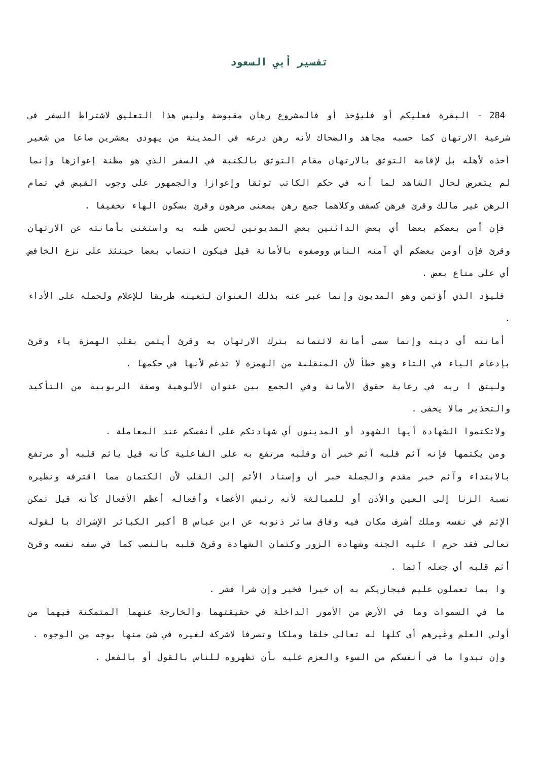تفسير أبي السعود
284 - البقرة فعليكم أو فليؤخذ أو فالمشروع رهان مقبوضة وليس هذا التعليق لاشتراط السفر في شرعية الارتهان كما حسبه مجاهد والضحاك لأنه رهن درعه في المدينة من يهودى بعشرين صاعا من شعير أخذه لأهله بل لإقامة التوثق بالارتهان مقام التوثق بالكتبة في السفر الذي هو مظنة إعوازها وإنما لم يتعرض لحال الشاهد لما أنه في حكم الكاتب توثقا وإعوازا والجمهور على وجوب القبض في تمام الرهن غير مالك وقرئ فرهن كسقف وكلاهما جمع رهن بمعنى مرهون وقرئ بسكون الهاء تخفيفا .
فإن أمن بعضكم بعضا أي بعض الدائنين بعض المديونين لحسن ظنه به واستغنى بأمانته عن الارتهان وقرئ فإن أومن بعضكم أي آمنه الناس ووصفوه بالأمانة قيل فيكون انتصاب بعضا حينئذ على نزع الخافض أي على متاع بعض .
فليؤد الذي أؤتمن وهو المديون وإنما عبر عنه بذلك العنوان لتعينه طريقا للإعلام ولحمله على الأداء .
أمانته أي دينه وإنما سمى أمانة لائتمانه بترك الارتهان به وقرئ أيتمن بقلب الهمزة ياء وقرئ بإدغام الياء في التاء وهو خطأ لأن المنقلبة من الهمزة لا تدغم لأنها في حكمها .
وليتق ا ربه في رعاية حقوق الأمانة وفي الجمع بين عنوان الألوهية وصفة الربوبية من التأكيد والتحذير مالا يخفى .
ولاتكتموا الشهادة أيها الشهود أو المدينون أي شهادتكم على أنفسكم عند المعاملة .
ومن يكتمها فإنه آثم قلبه آثم خبر أن وقلبه مرتفع به على الفاعلية كأنه قيل ياثم قلبه أو مرتفع بالابتداء وآثم خبر مقدم والجملة خبر أن وإسناد الأثم إلى القلب لأن الكتمان مما اقترفه ونظيره نسبة الزنا إلى العين والأذن أو للمبالغة لأنه رئيس الأعضاء وأفعاله أعظم الأفعال كأنه قيل تمكن الإثم في نفسه وملك أشرف مكان فيه وفاق سائر ذنوبه عن ابن عباس B أكبر الكبائر الإشراك با لقوله تعالى فقد حرم ا عليه الجنة وشهادة الزور وكتمان الشهادة وقرئ قلبه بالنصب كما في سفه نفسه وقرئ أثم قلبه أي جعله آثما .
وا بما تعملون عليم فيجازيكم به إن خيرا فخير وإن شرا فشر .
ما في السموات وما في الأرض من الأمور الداخلة في حقيقتهما والخارجة عنهما المتمكنة فيهما من أولى العلم وغيرهم أى كلها له تعالى خلقا وملكا وتصرفا لاشركة لغيره في شئ منها بوجه من الوجوه .
وإن تبدوا ما في أنفسكم من السوء والعزم عليه بأن تظهروه للناس بالقول أو بالفعل .